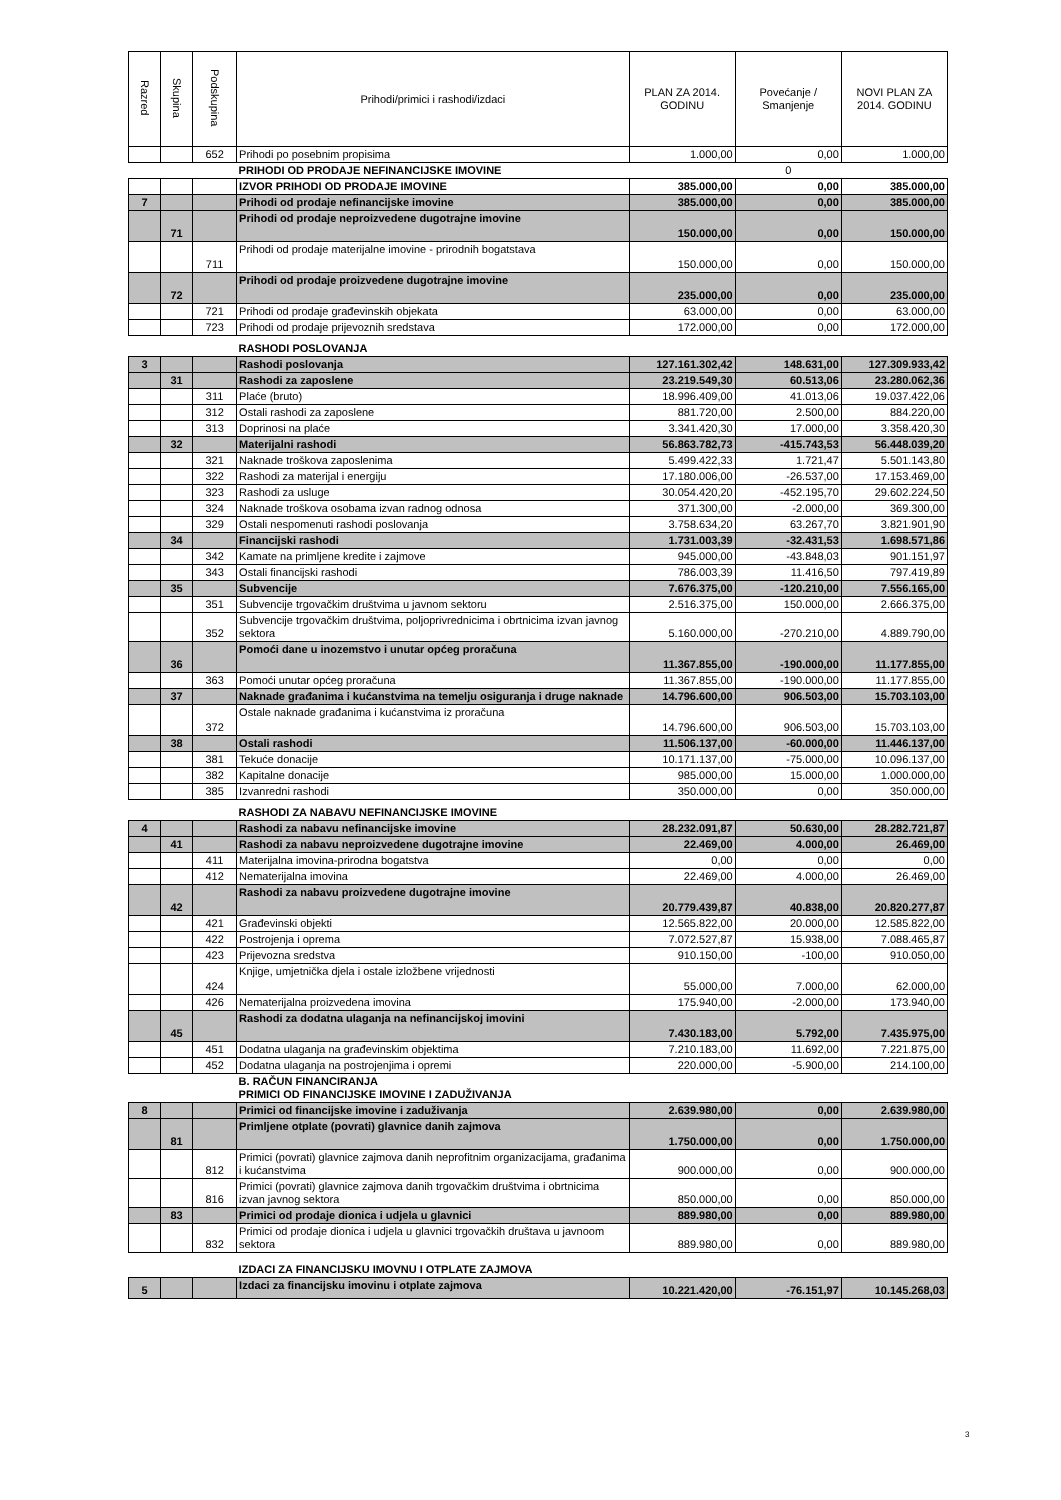| Razred | Skupina | Podskupina | Prihodi/primici i rashodi/izdaci | PLAN ZA 2014. GODINU | Povećanje / Smanjenje | NOVI PLAN ZA 2014. GODINU |
| --- | --- | --- | --- | --- | --- | --- |
| | | 652 | Prihodi po posebnim propisima | 1.000,00 | 0,00 | 1.000,00 |
| | | | PRIHODI OD PRODAJE NEFINANCIJSKE IMOVINE | | 0 | |
| | | | IZVOR PRIHODI OD PRODAJE IMOVINE | 385.000,00 | 0,00 | 385.000,00 |
| 7 | | | Prihodi od prodaje nefinancijske imovine | 385.000,00 | 0,00 | 385.000,00 |
| | 71 | | Prihodi od prodaje neproizvedene dugotrajne imovine | 150.000,00 | 0,00 | 150.000,00 |
| | | 711 | Prihodi od prodaje materijalne imovine - prirodnih bogatstava | 150.000,00 | 0,00 | 150.000,00 |
| | 72 | | Prihodi od prodaje proizvedene dugotrajne imovine | 235.000,00 | 0,00 | 235.000,00 |
| | | 721 | Prihodi od prodaje građevinskih objekata | 63.000,00 | 0,00 | 63.000,00 |
| | | 723 | Prihodi od prodaje prijevoznih sredstava | 172.000,00 | 0,00 | 172.000,00 |
| | | | RASHODI POSLOVANJA | | | |
| 3 | | | Rashodi poslovanja | 127.161.302,42 | 148.631,00 | 127.309.933,42 |
| | 31 | | Rashodi za zaposlene | 23.219.549,30 | 60.513,06 | 23.280.062,36 |
| | | 311 | Plaće (bruto) | 18.996.409,00 | 41.013,06 | 19.037.422,06 |
| | | 312 | Ostali rashodi za zaposlene | 881.720,00 | 2.500,00 | 884.220,00 |
| | | 313 | Doprinosi na plaće | 3.341.420,30 | 17.000,00 | 3.358.420,30 |
| | 32 | | Materijalni rashodi | 56.863.782,73 | -415.743,53 | 56.448.039,20 |
| | | 321 | Naknade troškova zaposlenima | 5.499.422,33 | 1.721,47 | 5.501.143,80 |
| | | 322 | Rashodi za materijal i energiju | 17.180.006,00 | -26.537,00 | 17.153.469,00 |
| | | 323 | Rashodi za usluge | 30.054.420,20 | -452.195,70 | 29.602.224,50 |
| | | 324 | Naknade troškova osobama izvan radnog odnosa | 371.300,00 | -2.000,00 | 369.300,00 |
| | | 329 | Ostali nespomenuti rashodi poslovanja | 3.758.634,20 | 63.267,70 | 3.821.901,90 |
| | 34 | | Financijski rashodi | 1.731.003,39 | -32.431,53 | 1.698.571,86 |
| | | 342 | Kamate na primljene kredite i zajmove | 945.000,00 | -43.848,03 | 901.151,97 |
| | | 343 | Ostali financijski rashodi | 786.003,39 | 11.416,50 | 797.419,89 |
| | 35 | | Subvencije | 7.676.375,00 | -120.210,00 | 7.556.165,00 |
| | | 351 | Subvencije trgovačkim društvima u javnom sektoru | 2.516.375,00 | 150.000,00 | 2.666.375,00 |
| | | 352 | Subvencije trgovačkim društvima, poljoprivrednicima i obrtnicima izvan javnog sektora | 5.160.000,00 | -270.210,00 | 4.889.790,00 |
| | 36 | | Pomoći dane u inozemstvo i unutar općeg proračuna | 11.367.855,00 | -190.000,00 | 11.177.855,00 |
| | | 363 | Pomoći unutar općeg proračuna | 11.367.855,00 | -190.000,00 | 11.177.855,00 |
| | 37 | | Naknade građanima i kućanstvima na temelju osiguranja i druge naknade | 14.796.600,00 | 906.503,00 | 15.703.103,00 |
| | | 372 | Ostale naknade građanima i kućanstvima iz proračuna | 14.796.600,00 | 906.503,00 | 15.703.103,00 |
| | 38 | | Ostali rashodi | 11.506.137,00 | -60.000,00 | 11.446.137,00 |
| | | 381 | Tekuće donacije | 10.171.137,00 | -75.000,00 | 10.096.137,00 |
| | | 382 | Kapitalne donacije | 985.000,00 | 15.000,00 | 1.000.000,00 |
| | | 385 | Izvanredni rashodi | 350.000,00 | 0,00 | 350.000,00 |
| | | | RASHODI ZA NABAVU NEFINANCIJSKE IMOVINE | | | |
| 4 | | | Rashodi za nabavu nefinancijske imovine | 28.232.091,87 | 50.630,00 | 28.282.721,87 |
| | 41 | | Rashodi za nabavu neproizvedene dugotrajne imovine | 22.469,00 | 4.000,00 | 26.469,00 |
| | | 411 | Materijalna imovina-prirodna bogatstva | 0,00 | 0,00 | 0,00 |
| | | 412 | Nematerijalna imovina | 22.469,00 | 4.000,00 | 26.469,00 |
| | 42 | | Rashodi za nabavu proizvedene dugotrajne imovine | 20.779.439,87 | 40.838,00 | 20.820.277,87 |
| | | 421 | Građevinski objekti | 12.565.822,00 | 20.000,00 | 12.585.822,00 |
| | | 422 | Postrojenja i oprema | 7.072.527,87 | 15.938,00 | 7.088.465,87 |
| | | 423 | Prijevozna sredstva | 910.150,00 | -100,00 | 910.050,00 |
| | | 424 | Knjige, umjetnička djela i ostale izložbene vrijednosti | 55.000,00 | 7.000,00 | 62.000,00 |
| | | 426 | Nematerijalna proizvedena imovina | 175.940,00 | -2.000,00 | 173.940,00 |
| | 45 | | Rashodi za dodatna ulaganja na nefinancijskoj imovini | 7.430.183,00 | 5.792,00 | 7.435.975,00 |
| | | 451 | Dodatna ulaganja na građevinskim objektima | 7.210.183,00 | 11.692,00 | 7.221.875,00 |
| | | 452 | Dodatna ulaganja na postrojenjima i opremi | 220.000,00 | -5.900,00 | 214.100,00 |
| | | | B. RAČUN FINANCIRANJA PRIMICI OD FINANCIJSKE IMOVINE I ZADUŽIVANJA | | | |
| 8 | | | Primici od financijske imovine i zaduživanja | 2.639.980,00 | 0,00 | 2.639.980,00 |
| | 81 | | Primljene otplate (povrati) glavnice danih zajmova | 1.750.000,00 | 0,00 | 1.750.000,00 |
| | | 812 | Primici (povrati) glavnice zajmova danih neprofitnim organizacijama, građanima i kućanstvima | 900.000,00 | 0,00 | 900.000,00 |
| | | 816 | Primici (povrati) glavnice zajmova danih trgovačkim društvima i obrtnicima izvan javnog sektora | 850.000,00 | 0,00 | 850.000,00 |
| | 83 | | Primici od prodaje dionica i udjela u glavnici | 889.980,00 | 0,00 | 889.980,00 |
| | | 832 | Primici od prodaje dionica i udjela u glavnici trgovačkih društava u javnoom sektora | 889.980,00 | 0,00 | 889.980,00 |
| | | | IZDACI ZA FINANCIJSKU IMOVNU I OTPLATE ZAJMOVA | | | |
| 5 | | | Izdaci za financijsku imovinu i otplate zajmova | 10.221.420,00 | -76.151,97 | 10.145.268,03 |
3